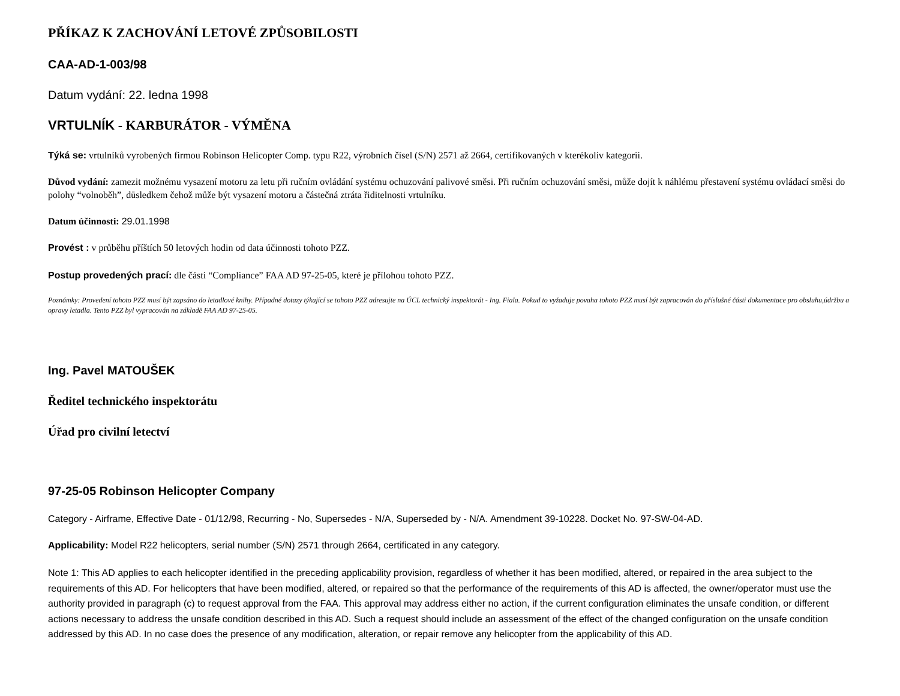PŘÍKAZ K ZACHOVÁNÍ LETOVÉ ZPŮSOBILOSTI
CAA-AD-1-003/98
Datum vydání: 22. ledna 1998
VRTULNÍK - KARBURÁTOR - VÝMĚNA
Týká se: vrtulníků vyrobených firmou Robinson Helicopter Comp. typu R22, výrobních čísel (S/N) 2571 až 2664, certifikovaných v kterékoliv kategorii.
Důvod vydání: zamezit možnému vysazení motoru za letu při ručním ovládání systému ochuzování palivové směsi. Při ručním ochuzování směsi, může dojít k náhlému přestavení systému ovládací směsi do polohy “volnoběh”, důsledkem čehož může být vysazení motoru a částečná ztráta řiditelnosti vrtulníku.
Datum účinnosti: 29.01.1998
Provést : v průběhu příštích 50 letových hodin od data účinnosti tohoto PZZ.
Postup provedených prací: dle části “Compliance” FAA AD 97-25-05, které je přílohou tohoto PZZ.
Poznámky: Provedení tohoto PZZ musí být zapsáno do letadlové knihy. Případné dotazy týkající se tohoto PZZ adresujte na ÚCL technický inspektorát - Ing. Fiala. Pokud to vyžaduje povaha tohoto PZZ musí být zapracován do příslušné části dokumentace pro obsluhu,údržbu a opravy letadla. Tento PZZ byl vypracován na základě FAA AD 97-25-05.
Ing. Pavel MATOUŠEK
Ředitel technického inspektorátu
Úřad pro civilní letectví
97-25-05 Robinson Helicopter Company
Category - Airframe, Effective Date - 01/12/98, Recurring - No, Supersedes - N/A, Superseded by - N/A. Amendment 39-10228. Docket No. 97-SW-04-AD.
Applicability: Model R22 helicopters, serial number (S/N) 2571 through 2664, certificated in any category.
Note 1: This AD applies to each helicopter identified in the preceding applicability provision, regardless of whether it has been modified, altered, or repaired in the area subject to the requirements of this AD. For helicopters that have been modified, altered, or repaired so that the performance of the requirements of this AD is affected, the owner/operator must use the authority provided in paragraph (c) to request approval from the FAA. This approval may address either no action, if the current configuration eliminates the unsafe condition, or different actions necessary to address the unsafe condition described in this AD. Such a request should include an assessment of the effect of the changed configuration on the unsafe condition addressed by this AD. In no case does the presence of any modification, alteration, or repair remove any helicopter from the applicability of this AD.